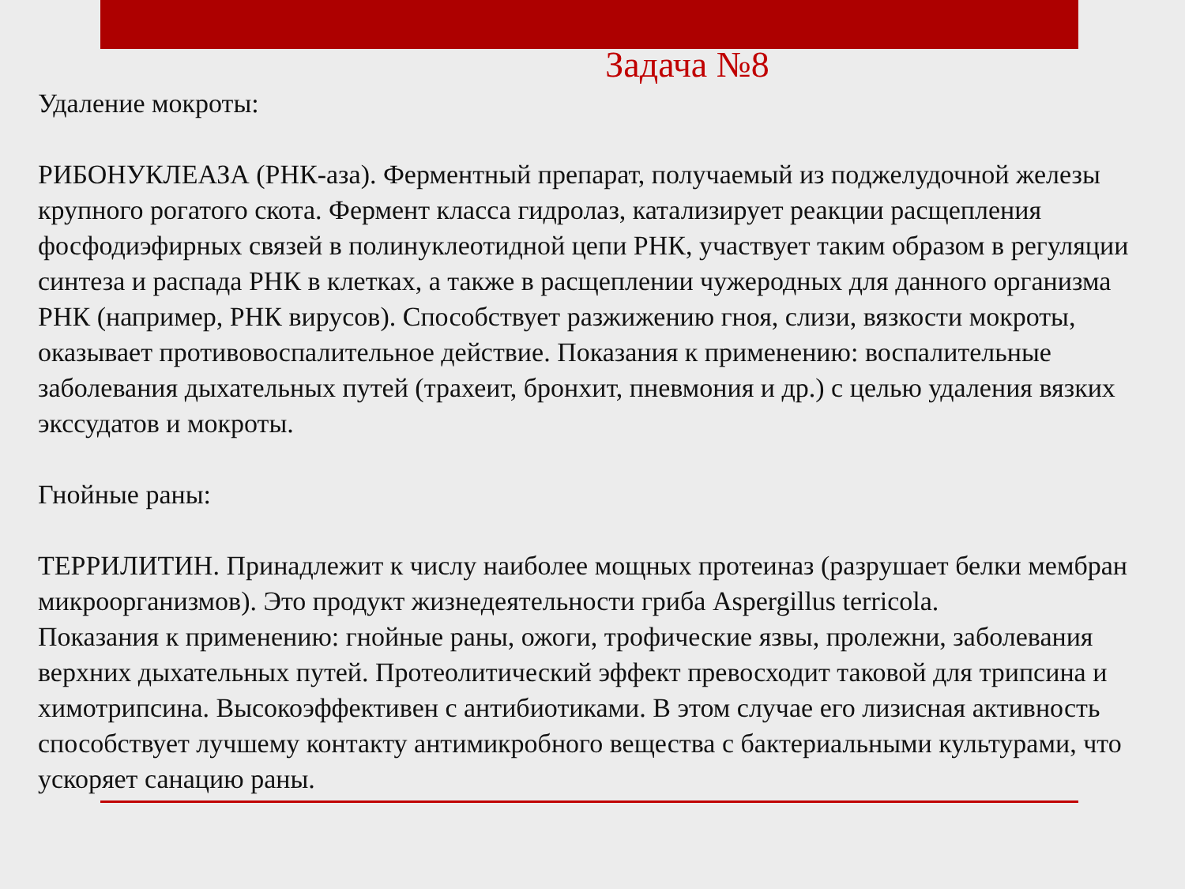Задача №8
Удаление мокроты:
РИБОНУКЛЕАЗА (РНК-аза). Ферментный препарат, получаемый из поджелудочной железы крупного рогатого скота. Фермент класса гидролаз, катализирует реакции расщепления фосфодиэфирных связей в полинуклеотидной цепи РНК, участвует таким образом в регуляции синтеза и распада РНК в клетках, а также в расщеплении чужеродных для данного организма РНК (например, РНК вирусов). Способствует разжижению гноя, слизи, вязкости мокроты, оказывает противовоспалительное действие. Показания к применению: воспалительные заболевания дыхательных путей (трахеит, бронхит, пневмония и др.) с целью удаления вязких экссудатов и мокроты.
Гнойные раны:
ТЕРРИЛИТИН. Принадлежит к числу наиболее мощных протеиназ (разрушает белки мембран микроорганизмов). Это продукт жизнедеятельности гриба Aspergillus terricola.
Показания к применению: гнойные раны, ожоги, трофические язвы, пролежни, заболевания верхних дыхательных путей. Протеолитический эффект превосходит таковой для трипсина и химотрипсина. Высокоэффективен с антибиотиками. В этом случае его лизисная активность способствует лучшему контакту антимикробного вещества с бактериальными культурами, что ускоряет санацию раны.